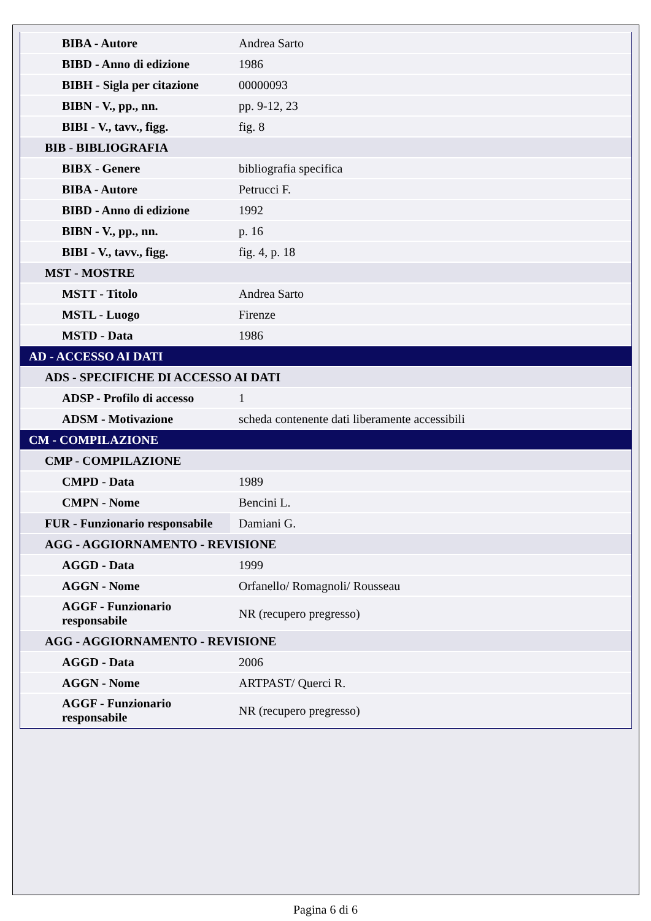| BIBA - Autore | Andrea Sarto |
| BIBD - Anno di edizione | 1986 |
| BIBH - Sigla per citazione | 00000093 |
| BIBN - V., pp., nn. | pp. 9-12, 23 |
| BIBI - V., tavv., figg. | fig. 8 |
| BIB - BIBLIOGRAFIA | |
| BIBX - Genere | bibliografia specifica |
| BIBA - Autore | Petrucci F. |
| BIBD - Anno di edizione | 1992 |
| BIBN - V., pp., nn. | p. 16 |
| BIBI - V., tavv., figg. | fig. 4, p. 18 |
| MST - MOSTRE | |
| MSTT - Titolo | Andrea Sarto |
| MSTL - Luogo | Firenze |
| MSTD - Data | 1986 |
| AD - ACCESSO AI DATI | |
| ADS - SPECIFICHE DI ACCESSO AI DATI | |
| ADSP - Profilo di accesso | 1 |
| ADSM - Motivazione | scheda contenente dati liberamente accessibili |
| CM - COMPILAZIONE | |
| CMP - COMPILAZIONE | |
| CMPD - Data | 1989 |
| CMPN - Nome | Bencini L. |
| FUR - Funzionario responsabile | Damiani G. |
| AGG - AGGIORNAMENTO - REVISIONE | |
| AGGD - Data | 1999 |
| AGGN - Nome | Orfanello/ Romagnoli/ Rousseau |
| AGGF - Funzionario responsabile | NR (recupero pregresso) |
| AGG - AGGIORNAMENTO - REVISIONE | |
| AGGD - Data | 2006 |
| AGGN - Nome | ARTPAST/ Querci R. |
| AGGF - Funzionario responsabile | NR (recupero pregresso) |
Pagina 6 di 6